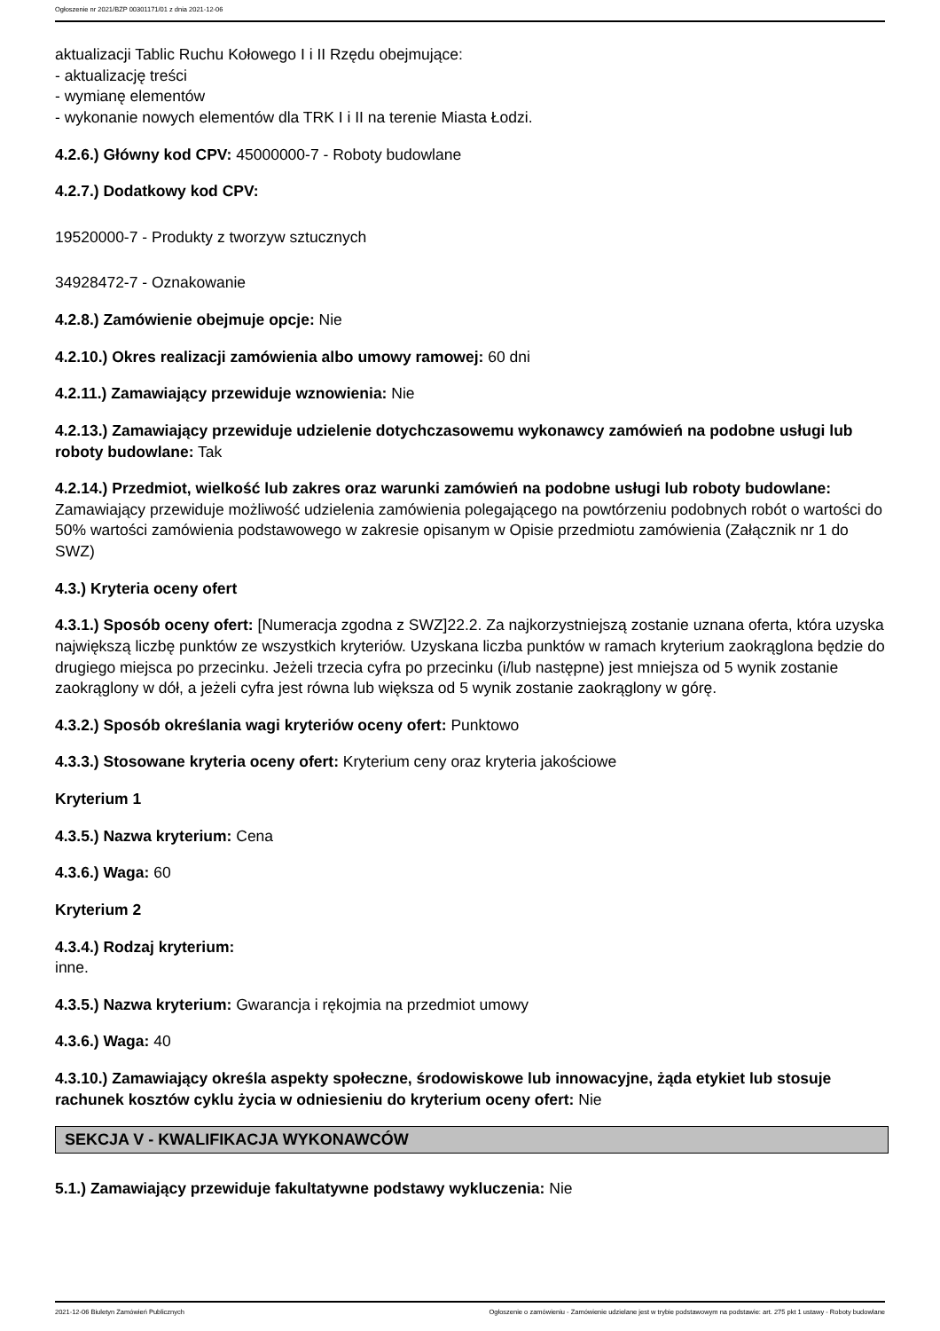Ogłoszenie nr 2021/BZP 00301171/01 z dnia 2021-12-06
aktualizacji Tablic Ruchu Kołowego I i II Rzędu obejmujące:
- aktualizację treści
- wymianę elementów
- wykonanie nowych elementów dla TRK I i II na terenie Miasta Łodzi.
4.2.6.) Główny kod CPV: 45000000-7 - Roboty budowlane
4.2.7.) Dodatkowy kod CPV:
19520000-7 - Produkty z tworzyw sztucznych
34928472-7 - Oznakowanie
4.2.8.) Zamówienie obejmuje opcje: Nie
4.2.10.) Okres realizacji zamówienia albo umowy ramowej: 60 dni
4.2.11.) Zamawiający przewiduje wznowienia: Nie
4.2.13.) Zamawiający przewiduje udzielenie dotychczasowemu wykonawcy zamówień na podobne usługi lub roboty budowlane: Tak
4.2.14.) Przedmiot, wielkość lub zakres oraz warunki zamówień na podobne usługi lub roboty budowlane: Zamawiający przewiduje możliwość udzielenia zamówienia polegającego na powtórzeniu podobnych robót o wartości do 50% wartości zamówienia podstawowego w zakresie opisanym w Opisie przedmiotu zamówienia (Załącznik nr 1 do SWZ)
4.3.) Kryteria oceny ofert
4.3.1.) Sposób oceny ofert: [Numeracja zgodna z SWZ]22.2. Za najkorzystniejszą zostanie uznana oferta, która uzyska największą liczbę punktów ze wszystkich kryteriów. Uzyskana liczba punktów w ramach kryterium zaokrąglona będzie do drugiego miejsca po przecinku. Jeżeli trzecia cyfra po przecinku (i/lub następne) jest mniejsza od 5 wynik zostanie zaokrąglony w dół, a jeżeli cyfra jest równa lub większa od 5 wynik zostanie zaokrąglony w górę.
4.3.2.) Sposób określania wagi kryteriów oceny ofert: Punktowo
4.3.3.) Stosowane kryteria oceny ofert: Kryterium ceny oraz kryteria jakościowe
Kryterium 1
4.3.5.) Nazwa kryterium: Cena
4.3.6.) Waga: 60
Kryterium 2
4.3.4.) Rodzaj kryterium:
inne.
4.3.5.) Nazwa kryterium: Gwarancja i rękojmia na przedmiot umowy
4.3.6.) Waga: 40
4.3.10.) Zamawiający określa aspekty społeczne, środowiskowe lub innowacyjne, żąda etykiet lub stosuje rachunek kosztów cyklu życia w odniesieniu do kryterium oceny ofert: Nie
SEKCJA V - KWALIFIKACJA WYKONAWCÓW
5.1.) Zamawiający przewiduje fakultatywne podstawy wykluczenia: Nie
2021-12-06 Biuletyn Zamówień Publicznych Ogłoszenie o zamówieniu - Zamówienie udzielane jest w trybie podstawowym na podstawie: art. 275 pkt 1 ustawy - Roboty budowlane